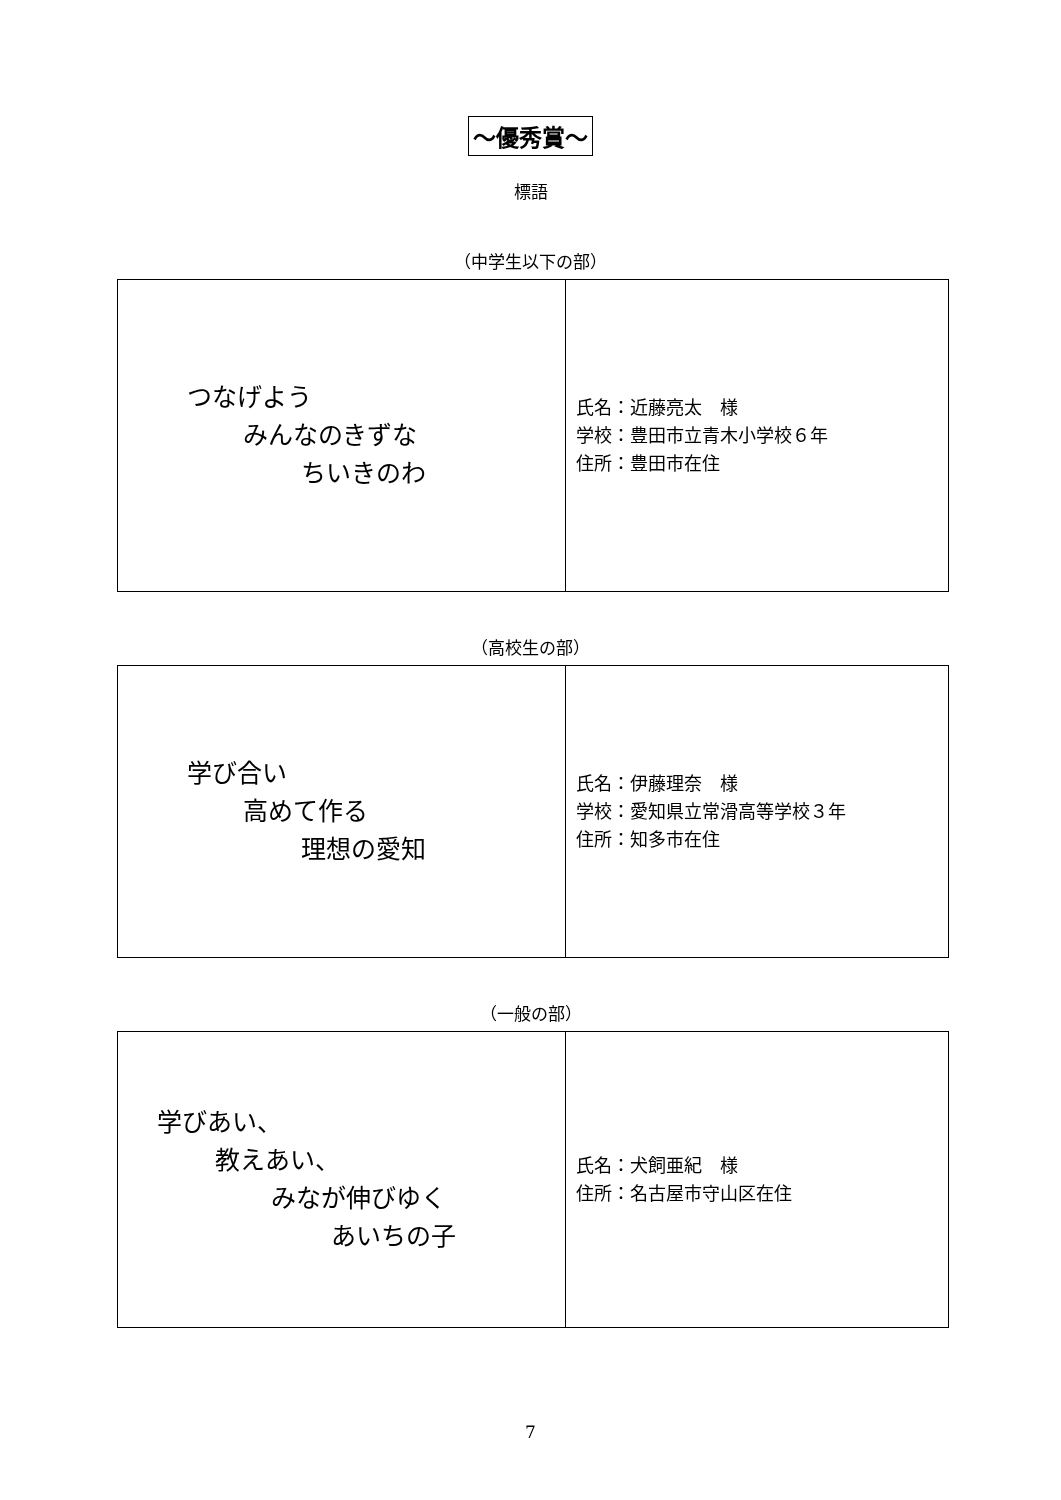～優秀賞～
標語
（中学生以下の部）
| つなげよう みんなのきずな ちいきのわ | 氏名：近藤亮太 様 学校：豊田市立青木小学校６年 住所：豊田市在住 |
（高校生の部）
| 学び合い 高めて作る 理想の愛知 | 氏名：伊藤理奈 様 学校：愛知県立常滑高等学校３年 住所：知多市在住 |
（一般の部）
| 学びあい、 教えあい、 みなが伸びゆく あいちの子 | 氏名：犬飼亜紀 様 住所：名古屋市守山区在住 |
7